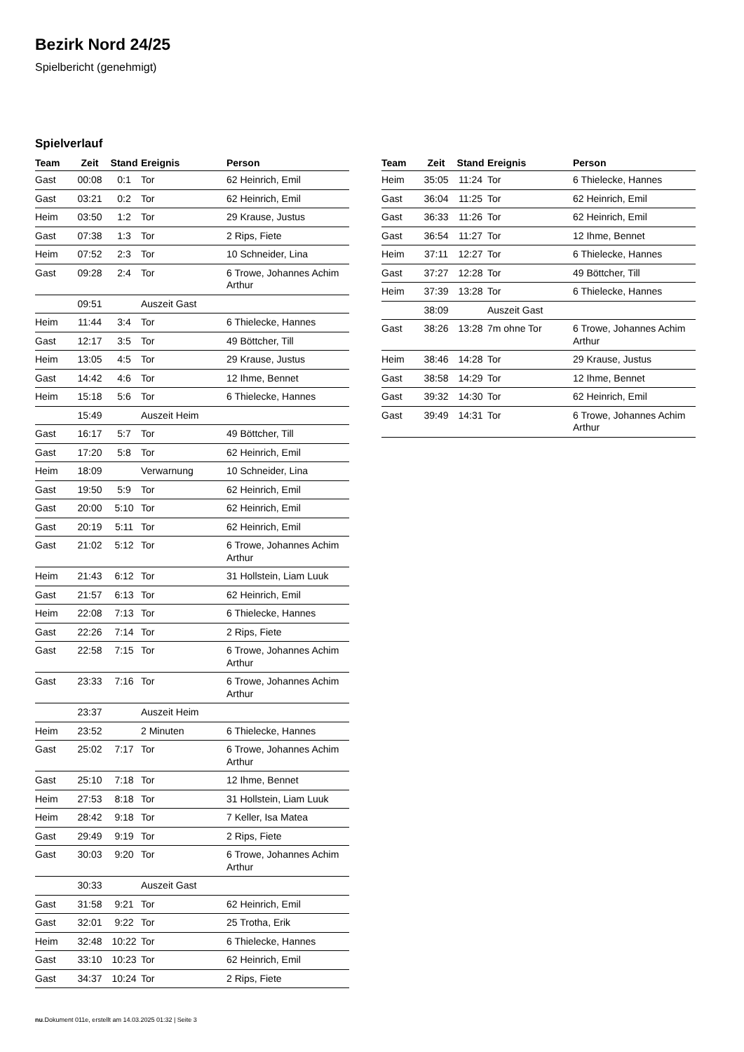Bezirk Nord 24/25
Spielbericht (genehmigt)
Spielverlauf
| Team | Zeit | Stand | Ereignis | Person |
| --- | --- | --- | --- | --- |
| Gast | 00:08 | 0:1 | Tor | 62 Heinrich, Emil |
| Gast | 03:21 | 0:2 | Tor | 62 Heinrich, Emil |
| Heim | 03:50 | 1:2 | Tor | 29 Krause, Justus |
| Gast | 07:38 | 1:3 | Tor | 2 Rips, Fiete |
| Heim | 07:52 | 2:3 | Tor | 10 Schneider, Lina |
| Gast | 09:28 | 2:4 | Tor | 6 Trowe, Johannes Achim Arthur |
| | 09:51 | | Auszeit Gast | |
| Heim | 11:44 | 3:4 | Tor | 6 Thielecke, Hannes |
| Gast | 12:17 | 3:5 | Tor | 49 Böttcher, Till |
| Heim | 13:05 | 4:5 | Tor | 29 Krause, Justus |
| Gast | 14:42 | 4:6 | Tor | 12 Ihme, Bennet |
| Heim | 15:18 | 5:6 | Tor | 6 Thielecke, Hannes |
| | 15:49 | | Auszeit Heim | |
| Gast | 16:17 | 5:7 | Tor | 49 Böttcher, Till |
| Gast | 17:20 | 5:8 | Tor | 62 Heinrich, Emil |
| Heim | 18:09 | | Verwarnung | 10 Schneider, Lina |
| Gast | 19:50 | 5:9 | Tor | 62 Heinrich, Emil |
| Gast | 20:00 | 5:10 | Tor | 62 Heinrich, Emil |
| Gast | 20:19 | 5:11 | Tor | 62 Heinrich, Emil |
| Gast | 21:02 | 5:12 | Tor | 6 Trowe, Johannes Achim Arthur |
| Heim | 21:43 | 6:12 | Tor | 31 Hollstein, Liam Luuk |
| Gast | 21:57 | 6:13 | Tor | 62 Heinrich, Emil |
| Heim | 22:08 | 7:13 | Tor | 6 Thielecke, Hannes |
| Gast | 22:26 | 7:14 | Tor | 2 Rips, Fiete |
| Gast | 22:58 | 7:15 | Tor | 6 Trowe, Johannes Achim Arthur |
| Gast | 23:33 | 7:16 | Tor | 6 Trowe, Johannes Achim Arthur |
| | 23:37 | | Auszeit Heim | |
| Heim | 23:52 | | 2 Minuten | 6 Thielecke, Hannes |
| Gast | 25:02 | 7:17 | Tor | 6 Trowe, Johannes Achim Arthur |
| Gast | 25:10 | 7:18 | Tor | 12 Ihme, Bennet |
| Heim | 27:53 | 8:18 | Tor | 31 Hollstein, Liam Luuk |
| Heim | 28:42 | 9:18 | Tor | 7 Keller, Isa Matea |
| Gast | 29:49 | 9:19 | Tor | 2 Rips, Fiete |
| Gast | 30:03 | 9:20 | Tor | 6 Trowe, Johannes Achim Arthur |
| | 30:33 | | Auszeit Gast | |
| Gast | 31:58 | 9:21 | Tor | 62 Heinrich, Emil |
| Gast | 32:01 | 9:22 | Tor | 25 Trotha, Erik |
| Heim | 32:48 | 10:22 | Tor | 6 Thielecke, Hannes |
| Gast | 33:10 | 10:23 | Tor | 62 Heinrich, Emil |
| Gast | 34:37 | 10:24 | Tor | 2 Rips, Fiete |
| Team | Zeit | Stand | Ereignis | Person |
| --- | --- | --- | --- | --- |
| Heim | 35:05 | 11:24 | Tor | 6 Thielecke, Hannes |
| Gast | 36:04 | 11:25 | Tor | 62 Heinrich, Emil |
| Gast | 36:33 | 11:26 | Tor | 62 Heinrich, Emil |
| Gast | 36:54 | 11:27 | Tor | 12 Ihme, Bennet |
| Heim | 37:11 | 12:27 | Tor | 6 Thielecke, Hannes |
| Gast | 37:27 | 12:28 | Tor | 49 Böttcher, Till |
| Heim | 37:39 | 13:28 | Tor | 6 Thielecke, Hannes |
| | 38:09 | | Auszeit Gast | |
| Gast | 38:26 | 13:28 | 7m ohne Tor | 6 Trowe, Johannes Achim Arthur |
| Heim | 38:46 | 14:28 | Tor | 29 Krause, Justus |
| Gast | 38:58 | 14:29 | Tor | 12 Ihme, Bennet |
| Gast | 39:32 | 14:30 | Tor | 62 Heinrich, Emil |
| Gast | 39:49 | 14:31 | Tor | 6 Trowe, Johannes Achim Arthur |
nu.Dokument 011e, erstellt am 14.03.2025 01:32 | Seite 3